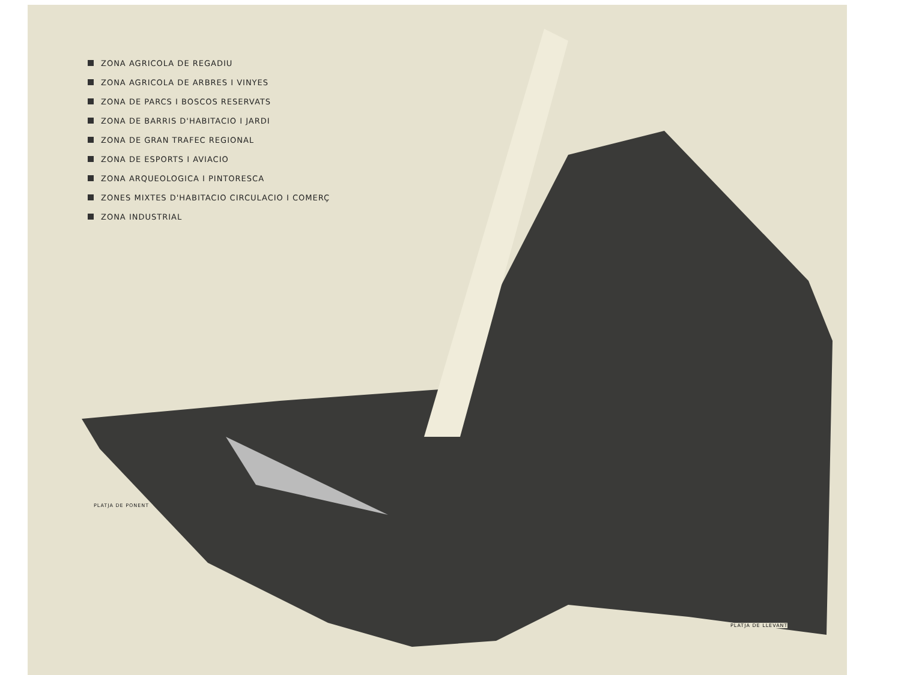ZONA AGRICOLA DE REGADIU
ZONA AGRICOLA DE ARBRES I VINYES
ZONA DE PARCS I BOSCOS RESERVATS
ZONA DE BARRIS D'HABITACIO I JARDI
ZONA DE GRAN TRAFEC REGIONAL
ZONA DE ESPORTS I AVIACIO
ZONA ARQUEOLOGICA I PINTORESCA
ZONES MIXTES D'HABITACIO CIRCULACIO I COMERÇ
ZONA INDUSTRIAL
PLATJA DE PONENT
PLATJA DE LLEVANT